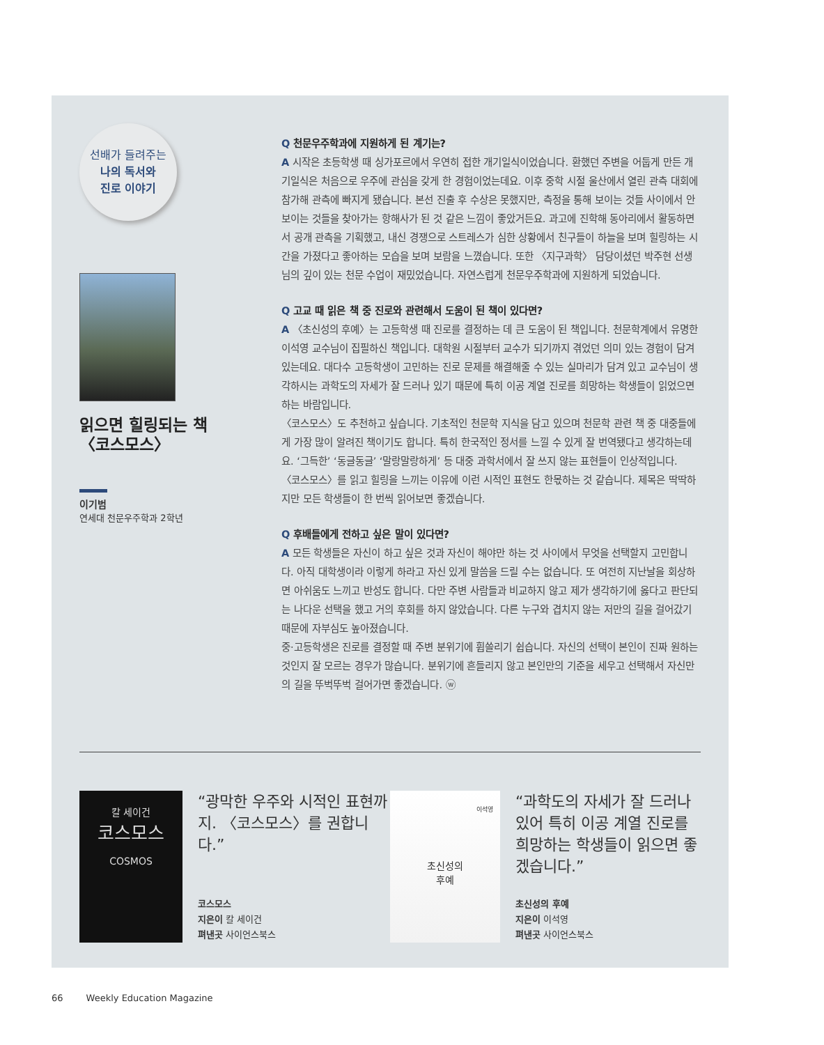선배가 들려주는
나의 독서와
진로 이야기
읽으면 힐링되는 책
〈코스모스〉
이기범
연세대 천문우주학과 2학년
Q 천문우주학과에 지원하게 된 계기는?
A 시작은 초등학생 때 싱가포르에서 우연히 접한 개기일식이었습니다. 환했던 주변을 어둡게 만든 개기일식은 처음으로 우주에 관심을 갖게 한 경험이었는데요. 이후 중학 시절 울산에서 열린 관측 대회에 참가해 관측에 빠지게 됐습니다. 본선 진출 후 수상은 못했지만, 측정을 통해 보이는 것들 사이에서 안 보이는 것들을 찾아가는 항해사가 된 것 같은 느낌이 좋았거든요. 과고에 진학해 동아리에서 활동하면서 공개 관측을 기획했고, 내신 경쟁으로 스트레스가 심한 상황에서 친구들이 하늘을 보며 힐링하는 시간을 가졌다고 좋아하는 모습을 보며 보람을 느꼈습니다. 또한 〈지구과학〉 담당이셨던 박주현 선생님의 깊이 있는 천문 수업이 재밌었습니다. 자연스럽게 천문우주학과에 지원하게 되었습니다.
Q 고교 때 읽은 책 중 진로와 관련해서 도움이 된 책이 있다면?
A 〈초신성의 후예〉는 고등학생 때 진로를 결정하는 데 큰 도움이 된 책입니다. 천문학계에서 유명한 이석영 교수님이 집필하신 책입니다. 대학원 시절부터 교수가 되기까지 겪었던 의미 있는 경험이 담겨 있는데요. 대다수 고등학생이 고민하는 진로 문제를 해결해줄 수 있는 실마리가 담겨 있고 교수님이 생각하시는 과학도의 자세가 잘 드러나 있기 때문에 특히 이공 계열 진로를 희망하는 학생들이 읽었으면 하는 바람입니다.
〈코스모스〉도 추천하고 싶습니다. 기초적인 천문학 지식을 담고 있으며 천문학 관련 책 중 대중들에게 가장 많이 알려진 책이기도 합니다. 특히 한국적인 정서를 느낄 수 있게 잘 번역됐다고 생각하는데요. ‘그득한’ ‘동글동글’ ‘말랑말랑하게’ 등 대중 과학서에서 잘 쓰지 않는 표현들이 인상적입니다. 〈코스모스〉를 읽고 힐링을 느끼는 이유에 이런 시적인 표현도 한몫하는 것 같습니다. 제목은 딱딱하지만 모든 학생들이 한 번씩 읽어보면 좋겠습니다.
Q 후배들에게 전하고 싶은 말이 있다면?
A 모든 학생들은 자신이 하고 싶은 것과 자신이 해야만 하는 것 사이에서 무엇을 선택할지 고민합니다. 아직 대학생이라 이렇게 하라고 자신 있게 말씀을 드릴 수는 없습니다. 또 여전히 지난날을 회상하면 아쉬움도 느끼고 반성도 합니다. 다만 주변 사람들과 비교하지 않고 제가 생각하기에 옳다고 판단되는 나다운 선택을 했고 거의 후회를 하지 않았습니다. 다른 누구와 겹치지 않는 저만의 길을 걸어갔기 때문에 자부심도 높아졌습니다.
중·고등학생은 진로를 결정할 때 주변 분위기에 휩쓸리기 쉽습니다. 자신의 선택이 본인이 진짜 원하는 것인지 잘 모르는 경우가 많습니다. 분위기에 흔들리지 않고 본인만의 기준을 세우고 선택해서 자신만의 길을 뚜벅뚜벅 걸어가면 좋겠습니다. ⓦ
칼 세이건
코스모스
COSMOS
“광막한 우주와 시적인 표현까지. 〈코스모스〉를 권합니다.”
코스모스
지은이 칼 세이건
펴낸곳 사이언스북스
이석영
초신성의
후예
“과학도의 자세가 잘 드러나 있어 특히 이공 계열 진로를 희망하는 학생들이 읽으면 좋겠습니다.”
초신성의 후예
지은이 이석영
펴낸곳 사이언스북스
66 Weekly Education Magazine